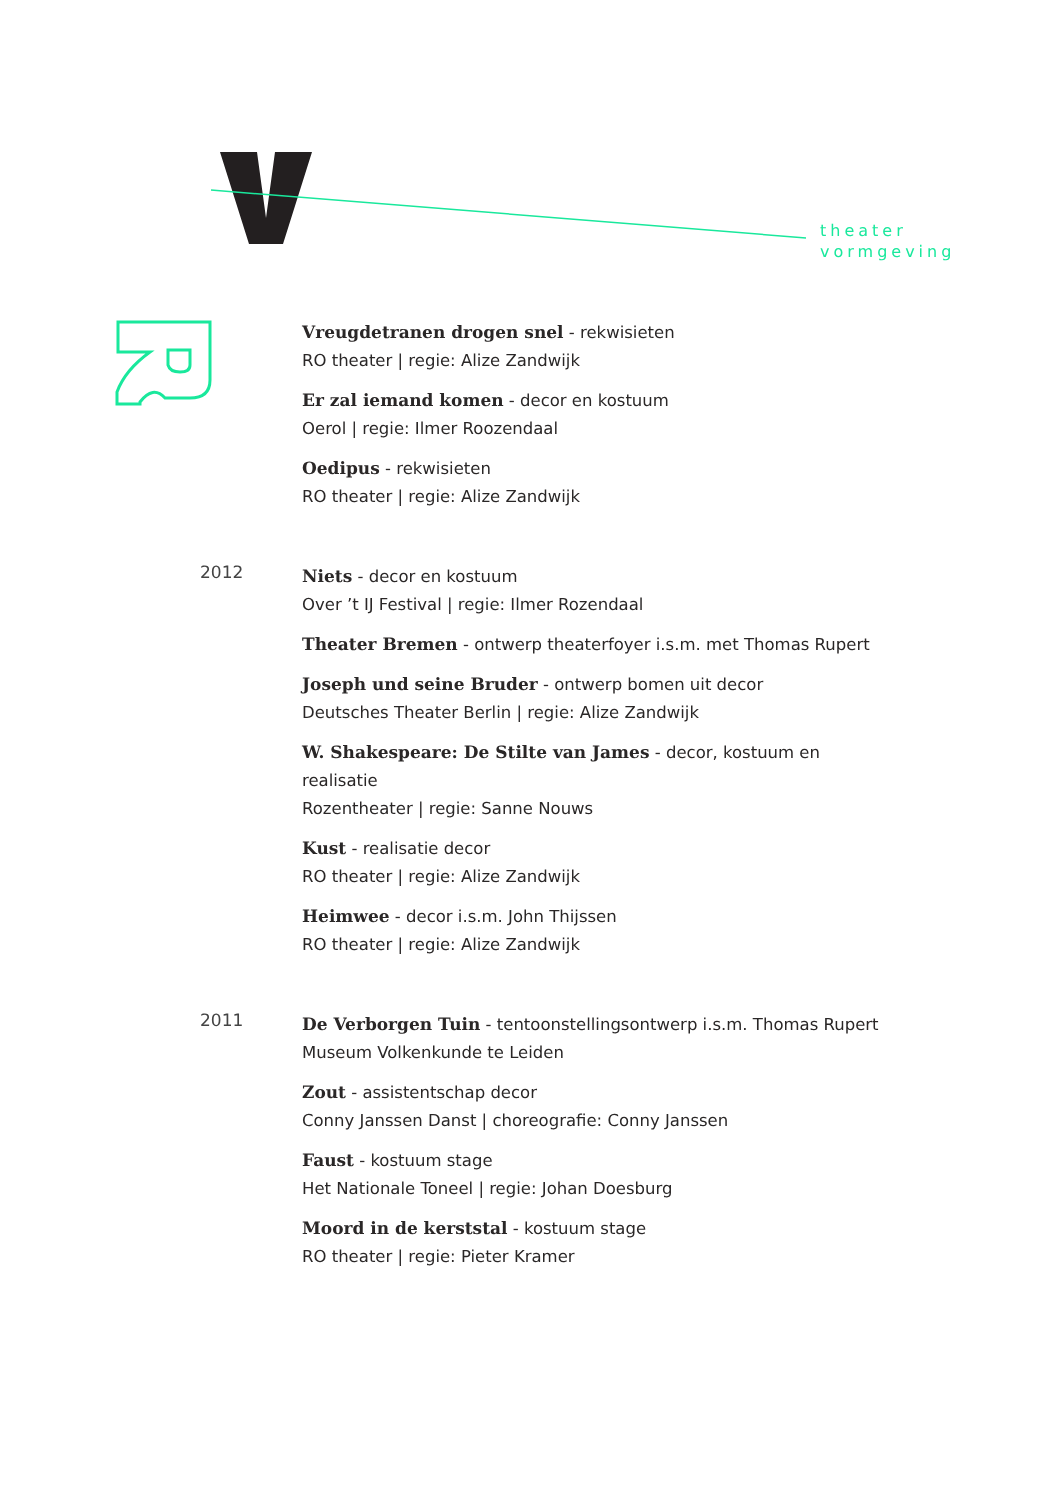theater
vormgeving
Vreugdetranen drogen snel - rekwisieten
RO theater | regie: Alize Zandwijk
Er zal iemand komen - decor en kostuum
Oerol | regie: Ilmer Roozendaal
Oedipus - rekwisieten
RO theater | regie: Alize Zandwijk
2012
Niets - decor en kostuum
Over ’t IJ Festival | regie: Ilmer Rozendaal
Theater Bremen - ontwerp theaterfoyer i.s.m. met Thomas Rupert
Joseph und seine Bruder - ontwerp bomen uit decor
Deutsches Theater Berlin | regie: Alize Zandwijk
W. Shakespeare: De Stilte van James - decor, kostuum en realisatie
Rozentheater | regie: Sanne Nouws
Kust - realisatie decor
RO theater | regie: Alize Zandwijk
Heimwee - decor i.s.m. John Thijssen
RO theater | regie: Alize Zandwijk
2011
De Verborgen Tuin - tentoonstellingsontwerp i.s.m. Thomas Rupert
Museum Volkenkunde te Leiden
Zout - assistentschap decor
Conny Janssen Danst | choreografie: Conny Janssen
Faust - kostuum stage
Het Nationale Toneel | regie: Johan Doesburg
Moord in de kerststal - kostuum stage
RO theater | regie: Pieter Kramer